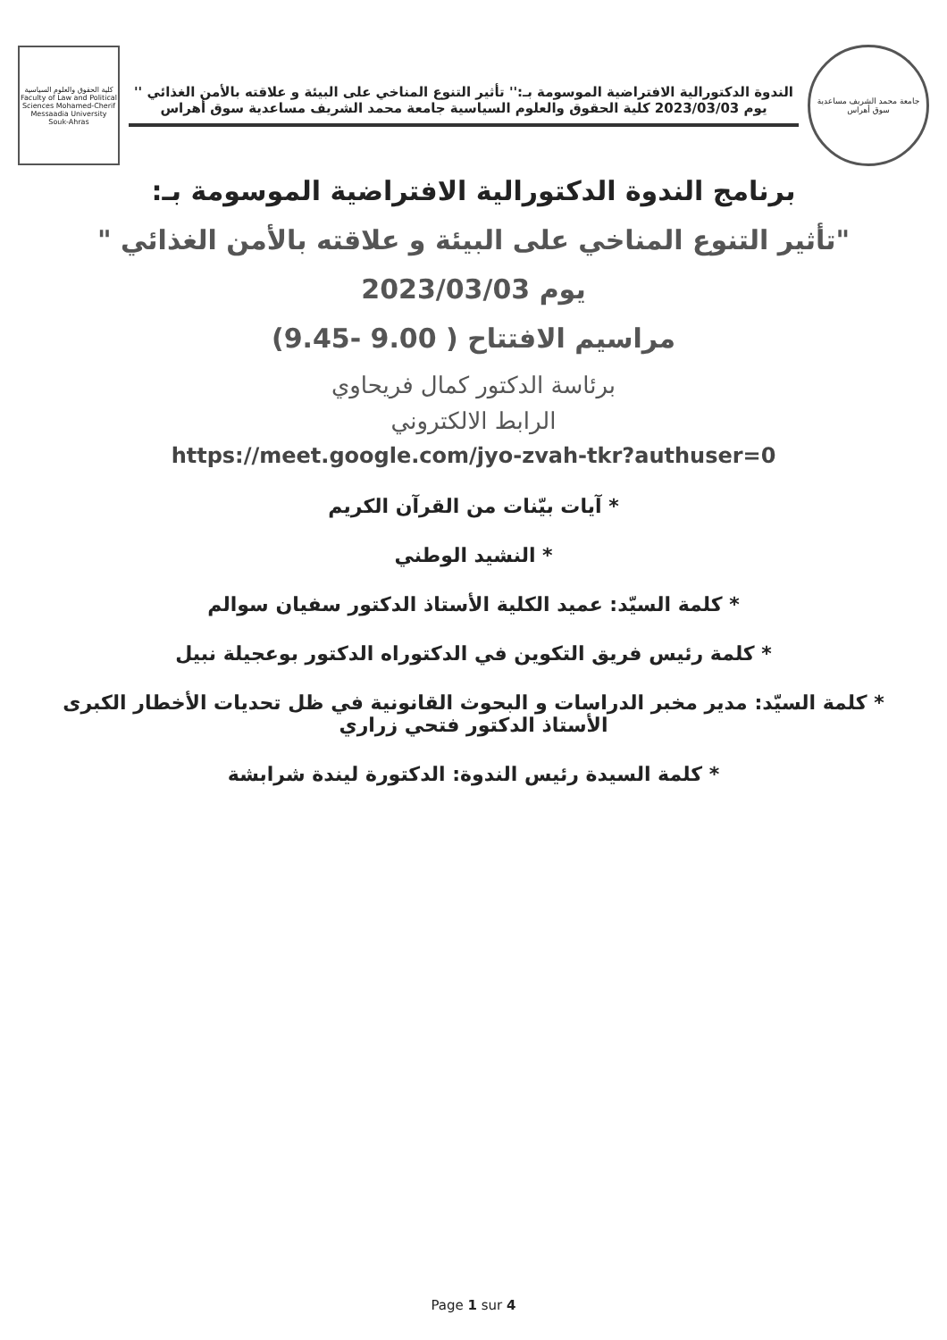جامعة محمد الشريف مساعدية سوق أهراس
الندوة الدكتورالية الافتراضية الموسومة بـ:'' تأثير التنوع المناخي على البيئة و علاقته بالأمن الغذائي ''
يوم 2023/03/03 كلية الحقوق والعلوم السياسية جامعة محمد الشريف مساعدية سوق أهراس
كلية الحقوق والعلوم السياسية Faculty of Law and Political Sciences Mohamed-Cherif Messaadia University Souk-Ahras
برنامج الندوة الدكتورالية الافتراضية الموسومة بـ:
"تأثير التنوع المناخي على البيئة و علاقته بالأمن الغذائي "
يوم 2023/03/03
مراسيم الافتتاح ( 9.00 -9.45)
برئاسة الدكتور كمال فريحاوي
الرابط الالكتروني
https://meet.google.com/jyo-zvah-tkr?authuser=0
* آيات بيّنات من القرآن الكريم
* النشيد الوطني
* كلمة السيّد: عميد الكلية الأستاذ الدكتور سفيان سوالم
* كلمة رئيس فريق التكوين في الدكتوراه الدكتور بوعجيلة نبيل
* كلمة السيّد: مدير مخبر الدراسات و البحوث القانونية في ظل تحديات الأخطار الكبرى الأستاذ الدكتور فتحي زراري
* كلمة السيدة رئيس الندوة: الدكتورة ليندة شرابشة
Page 1 sur 4